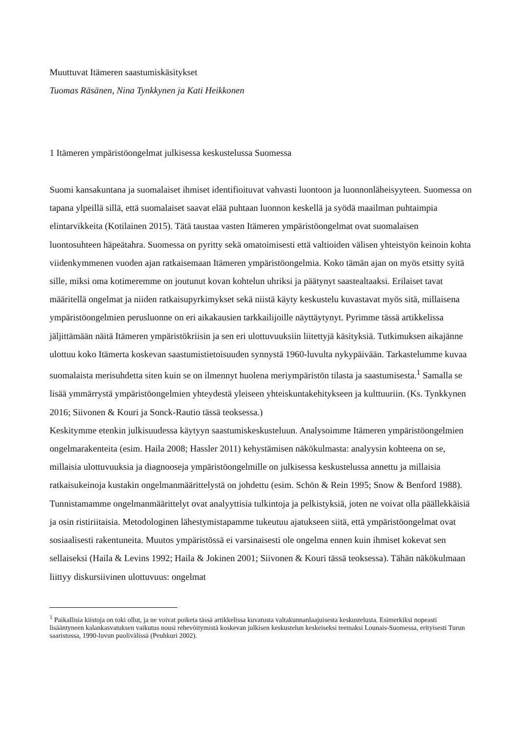Muuttuvat Itämeren saastumiskäsitykset
Tuomas Räsänen, Nina Tynkkynen ja Kati Heikkonen
1 Itämeren ympäristöongelmat julkisessa keskustelussa Suomessa
Suomi kansakuntana ja suomalaiset ihmiset identifioituvat vahvasti luontoon ja luonnonläheisyyteen. Suomessa on tapana ylpeillä sillä, että suomalaiset saavat elää puhtaan luonnon keskellä ja syödä maailman puhtaimpia elintarvikkeita (Kotilainen 2015). Tätä taustaa vasten Itämeren ympäristöongelmat ovat suomalaisen luontosuhteen häpeätahra. Suomessa on pyritty sekä omatoimisesti että valtioiden välisen yhteistyön keinoin kohta viidenkymmenen vuoden ajan ratkaisemaan Itämeren ympäristöongelmia. Koko tämän ajan on myös etsitty syitä sille, miksi oma kotimeremme on joutunut kovan kohtelun uhriksi ja päätynyt saastealtaaksi. Erilaiset tavat määritellä ongelmat ja niiden ratkaisupyrkimykset sekä niistä käyty keskustelu kuvastavat myös sitä, millaisena ympäristöongelmien perusluonne on eri aikakausien tarkkailijoille näyttäytynyt. Pyrimme tässä artikkelissa jäljittämään näitä Itämeren ympäristökriisin ja sen eri ulottuvuuksiin liitettyjä käsityksiä. Tutkimuksen aikajänne ulottuu koko Itämerta koskevan saastumistietoisuuden synnystä 1960-luvulta nykypäivään. Tarkastelumme kuvaa suomalaista merisuhdetta siten kuin se on ilmennyt huolena meriympäristön tilasta ja saastumisesta.<sup>1</sup> Samalla se lisää ymmärrystä ympäristöongelmien yhteydestä yleiseen yhteiskuntakehitykseen ja kulttuuriin. (Ks. Tynkkynen 2016; Siivonen & Kouri ja Sonck-Rautio tässä teoksessa.)
Keskitymme etenkin julkisuudessa käytyyn saastumiskeskusteluun. Analysoimme Itämeren ympäristöongelmien ongelmarakenteita (esim. Haila 2008; Hassler 2011) kehystämisen näkökulmasta: analyysin kohteena on se, millaisia ulottuvuuksia ja diagnooseja ympäristöongelmille on julkisessa keskustelussa annettu ja millaisia ratkaisukeinoja kustakin ongelmanmäärittelystä on johdettu (esim. Schön & Rein 1995; Snow & Benford 1988). Tunnistamamme ongelmanmäärittelyt ovat analyyttisia tulkintoja ja pelkistyksiä, joten ne voivat olla päällekkäisiä ja osin ristiriitaisia. Metodologinen lähestymistapamme tukeutuu ajatukseen siitä, että ympäristöongelmat ovat sosiaalisesti rakentuneita. Muutos ympäristössä ei varsinaisesti ole ongelma ennen kuin ihmiset kokevat sen sellaiseksi (Haila & Levins 1992; Haila & Jokinen 2001; Siivonen & Kouri tässä teoksessa). Tähän näkökulmaan liittyy diskursiivinen ulottuvuus: ongelmat
<sup>1</sup> Paikallisia kiistoja on toki ollut, ja ne voivat poiketa tässä artikkelissa kuvatusta valtakunnanlaajuisesta keskustelusta. Esimerkiksi nopeasti lisääntyneen kalankasvatuksen vaikutus nousi rehevöitymistä koskevan julkisen keskustelun keskeiseksi teemaksi Lounais-Suomessa, erityisesti Turun saaristossa, 1990-luvun puolivälissä (Peuhkuri 2002).